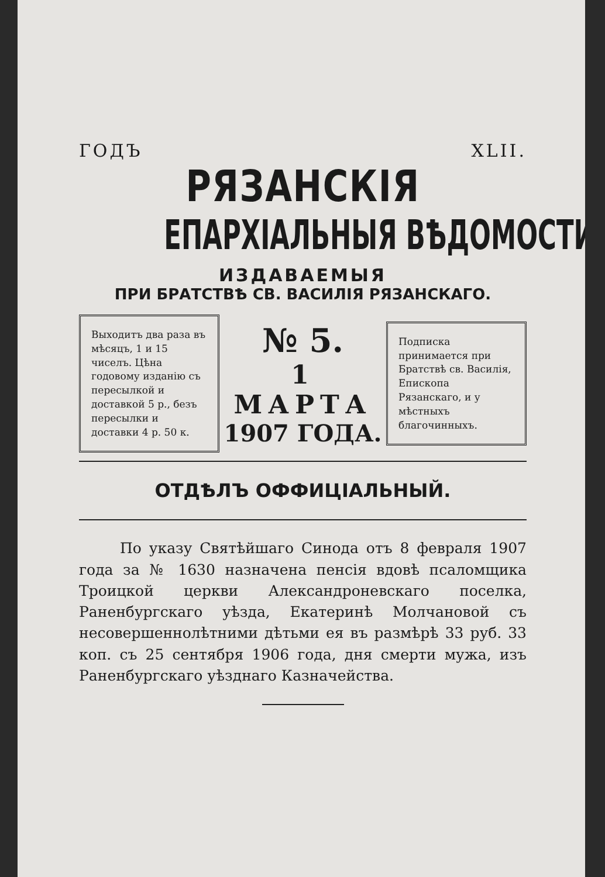ГОДЪ XLII.
РЯЗАНСКІЯ
ЕПАРХІАЛЬНЫЯ ВѢДОМОСТИ,
ИЗДАВАЕМЫЯ
ПРИ БРАТСТВѢ СВ. ВАСИЛІЯ РЯЗАНСКАГО.
Выходитъ два раза въ мѣсяцъ, 1 и 15 чиселъ. Цѣна годовому изданію съ пересылкой и доставкой 5 р., безъ пересылки и доставки 4 р. 50 к.
№ 5.
1 МАРТА
1907 ГОДА.
Подписка принимается при Братствѣ св. Василія, Епископа Рязанскаго, и у мѣстныхъ благочинныхъ.
ОТДѢЛЪ ОФФИЦІАЛЬНЫЙ.
По указу Святѣйшаго Синода отъ 8 февраля 1907 года за № 1630 назначена пенсія вдовѣ псаломщика Троицкой церкви Александроневскаго поселка, Раненбургскаго уѣзда, Екатеринѣ Молчановой съ несовершеннолѣтними дѣтьми ея въ размѣрѣ 33 руб. 33 коп. съ 25 сентября 1906 года, дня смерти мужа, изъ Раненбургскаго уѣзднаго Казначейства.